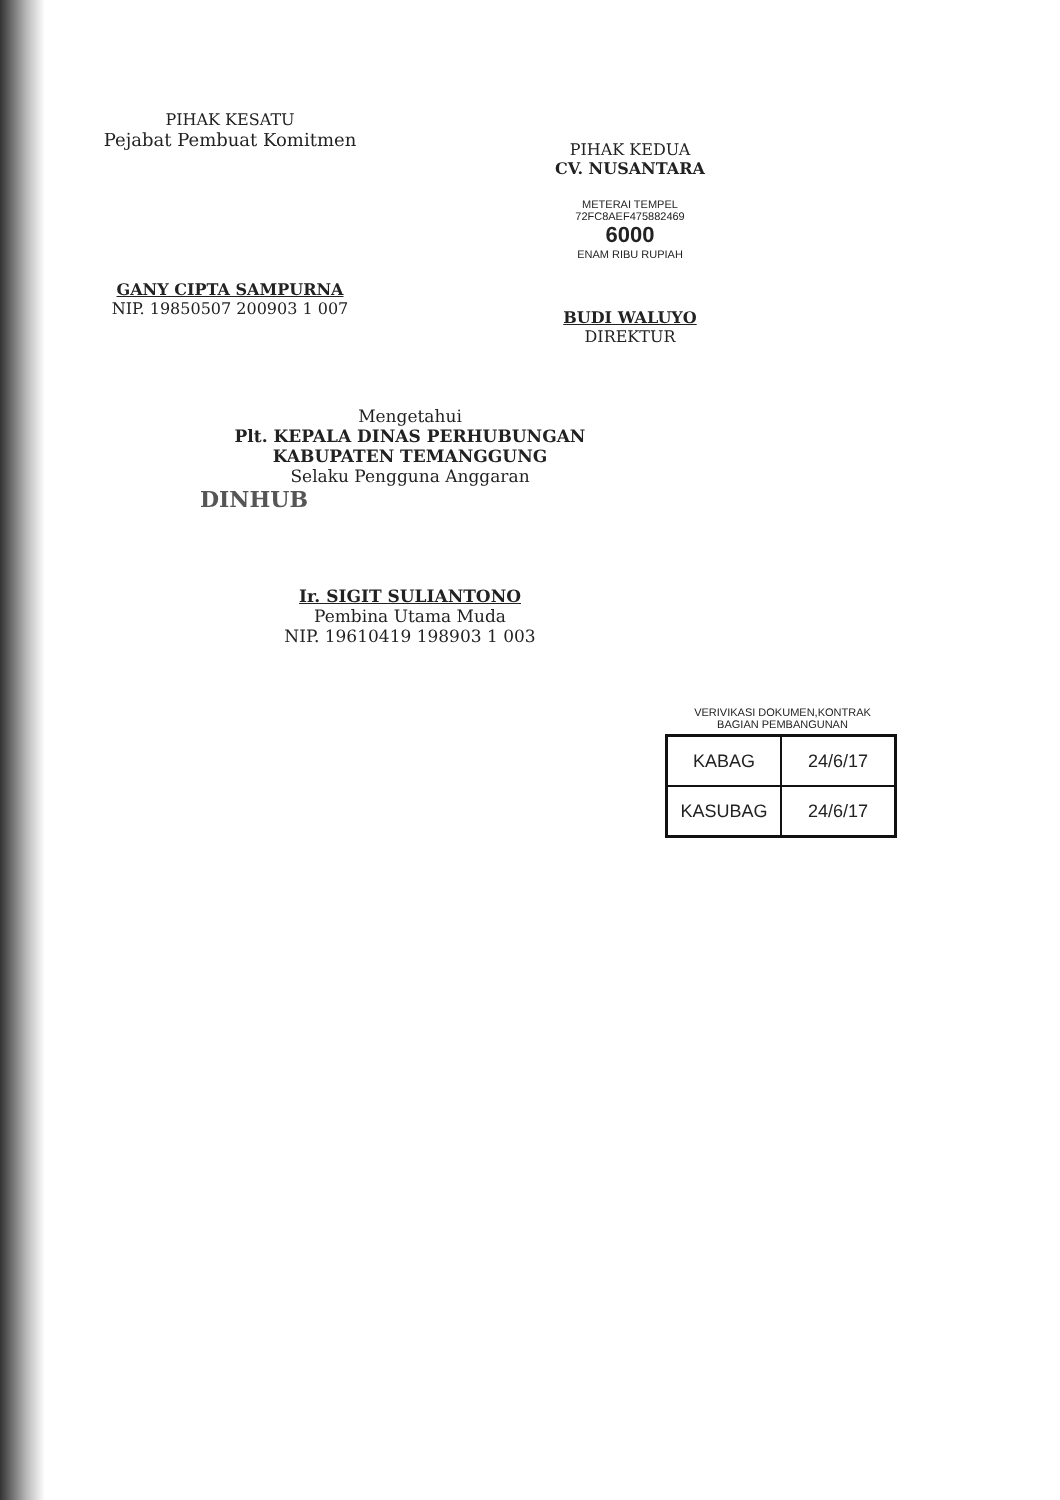PIHAK KESATU
Pejabat Pembuat Komitmen
GANY CIPTA SAMPURNA
NIP. 19850507 200903 1 007
PIHAK KEDUA
CV. NUSANTARA
METERAI TEMPEL
72FC8AEF475882469
6000
ENAM RIBU RUPIAH
BUDI WALUYO
DIREKTUR
Mengetahui
Plt. KEPALA DINAS PERHUBUNGAN
KABUPATEN TEMANGGUNG
Selaku Pengguna Anggaran
DINHUB
Ir. SIGIT SULIANTONO
Pembina Utama Muda
NIP. 19610419 198903 1 003
VERIVIKASI DOKUMEN,KONTRAK
BAGIAN PEMBANGUNAN
| KABAG | 24/6/17 |
| KASUBAG | 24/6/17 |